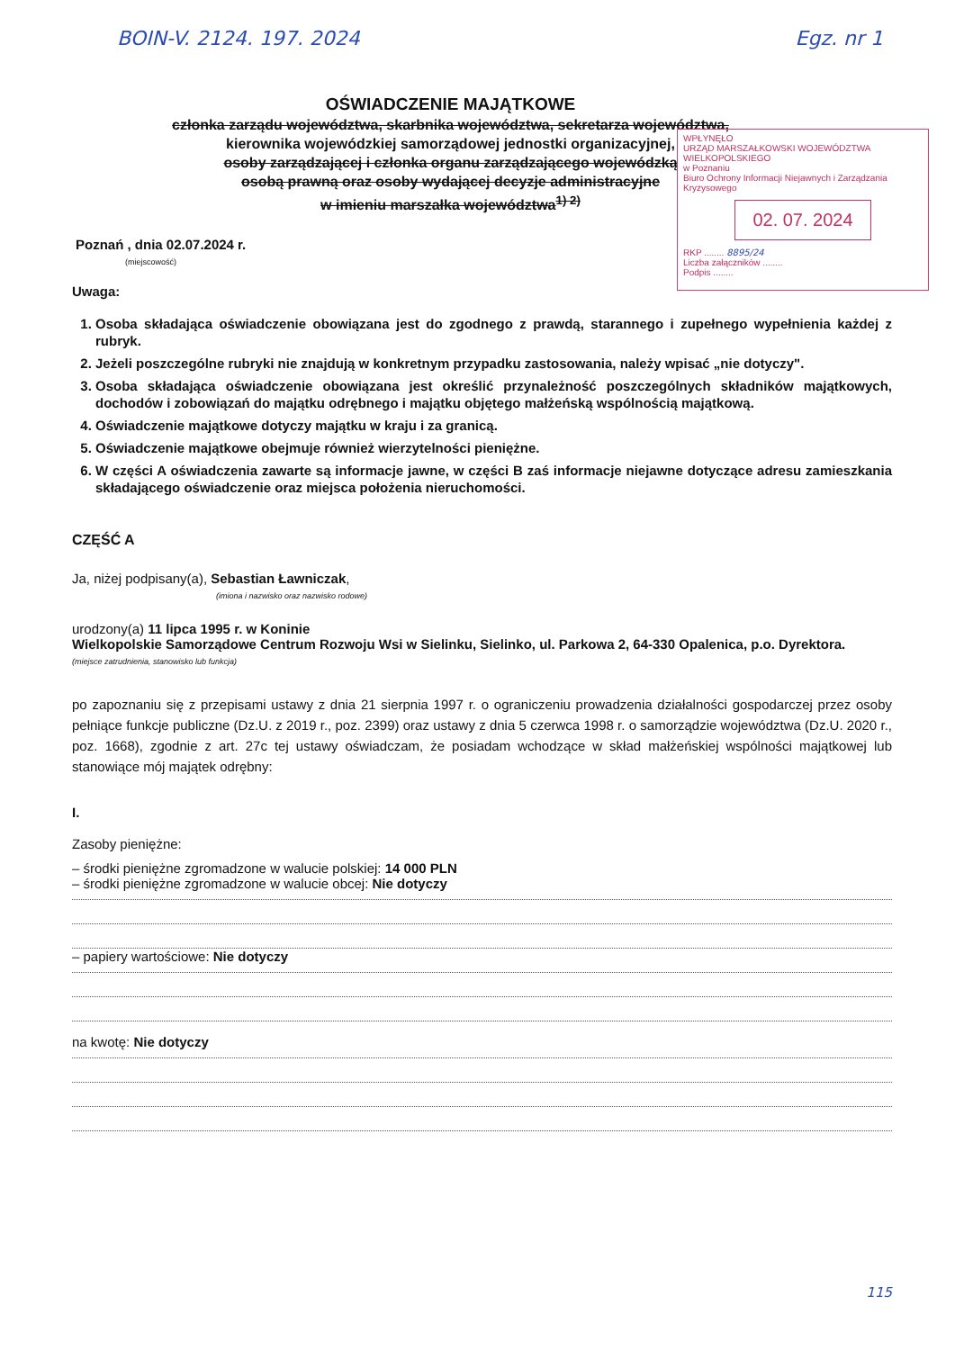BOIN-V. 2124. 197. 2024 Egz. nr 1
OŚWIADCZENIE MAJĄTKOWE
członka zarządu województwa, skarbnika województwa, sekretarza województwa,
kierownika wojewódzkiej samorządowej jednostki organizacyjnej,
osoby zarządzającej i członka organu zarządzającego wojewódzką
osobą prawną oraz osoby wydającej decyzje administracyjne
w imieniu marszałka województwa<sup>1) 2)</sup>
WPŁYNĘŁO
URZĄD MARSZAŁKOWSKI WOJEWÓDZTWA WIELKOPOLSKIEGO
w Poznaniu
Biuro Ochrony Informacji Niejawnych i Zarządzania Kryzysowego
02. 07. 2024
RKP ........ 8895/24
Liczba załączników ........
Podpis ........
Poznań , dnia 02.07.2024 r.
(miejscowość)
Uwaga:
1. Osoba składająca oświadczenie obowiązana jest do zgodnego z prawdą, starannego i zupełnego wypełnienia każdej z rubryk.
2. Jeżeli poszczególne rubryki nie znajdują w konkretnym przypadku zastosowania, należy wpisać „nie dotyczy".
3. Osoba składająca oświadczenie obowiązana jest określić przynależność poszczególnych składników majątkowych, dochodów i zobowiązań do majątku odrębnego i majątku objętego małżeńską wspólnością majątkową.
4. Oświadczenie majątkowe dotyczy majątku w kraju i za granicą.
5. Oświadczenie majątkowe obejmuje również wierzytelności pieniężne.
6. W części A oświadczenia zawarte są informacje jawne, w części B zaś informacje niejawne dotyczące adresu zamieszkania składającego oświadczenie oraz miejsca położenia nieruchomości.
CZĘŚĆ A
Ja, niżej podpisany(a), Sebastian Ławniczak,
(imiona i nazwisko oraz nazwisko rodowe)
urodzony(a) 11 lipca 1995 r. w Koninie
Wielkopolskie Samorządowe Centrum Rozwoju Wsi w Sielinku, Sielinko, ul. Parkowa 2, 64-330 Opalenica, p.o. Dyrektora.
(miejsce zatrudnienia, stanowisko lub funkcja)
po zapoznaniu się z przepisami ustawy z dnia 21 sierpnia 1997 r. o ograniczeniu prowadzenia działalności gospodarczej przez osoby pełniące funkcje publiczne (Dz.U. z 2019 r., poz. 2399) oraz ustawy z dnia 5 czerwca 1998 r. o samorządzie województwa (Dz.U. 2020 r., poz. 1668), zgodnie z art. 27c tej ustawy oświadczam, że posiadam wchodzące w skład małżeńskiej wspólności majątkowej lub stanowiące mój majątek odrębny:
I.
Zasoby pieniężne:
– środki pieniężne zgromadzone w walucie polskiej: 14 000 PLN
– środki pieniężne zgromadzone w walucie obcej: Nie dotyczy
– papiery wartościowe: Nie dotyczy
na kwotę: Nie dotyczy
115